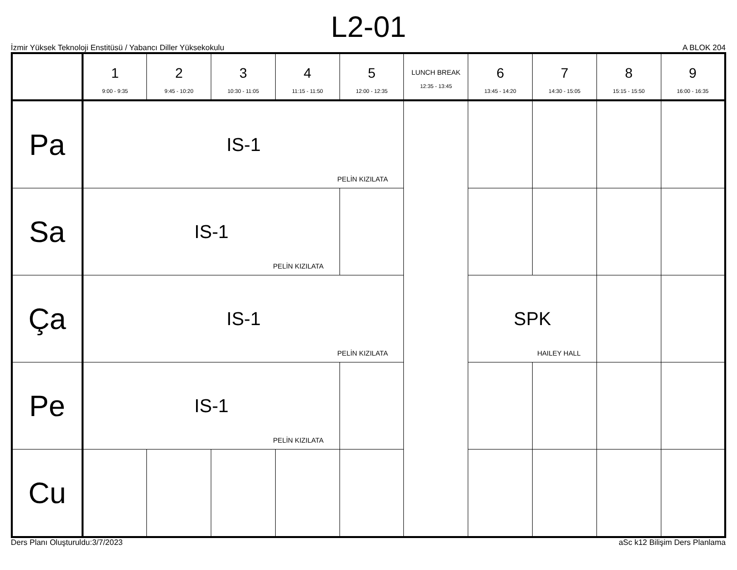L2-01
İzmir Yüksek Teknoloji Enstitüsü / Yabancı Diller Yüksekokulu A BLOK 204
| | 1 9:00 - 9:35 | 2 9:45 - 10:20 | 3 10:30 - 11:05 | 4 11:15 - 11:50 | 5 12:00 - 12:35 | LUNCH BREAK 12:35 - 13:45 | 6 13:45 - 14:20 | 7 14:30 - 15:05 | 8 15:15 - 15:50 | 9 16:00 - 16:35 |
| --- | --- | --- | --- | --- | --- | --- | --- | --- | --- | --- |
| Pa | IS-1 PELİN KIZILATA | | | | | | | | | |
| Sa | IS-1 PELİN KIZILATA | | | | | | | | | |
| Ça | IS-1 PELİN KIZILATA | | | | | | SPK HAILEY HALL | | | |
| Pe | IS-1 PELİN KIZILATA | | | | | | | | | |
| Cu | | | | | | | | | | |
Ders Planı Oluşturuldu:3/7/2023 aSc k12 Bilişim Ders Planlama